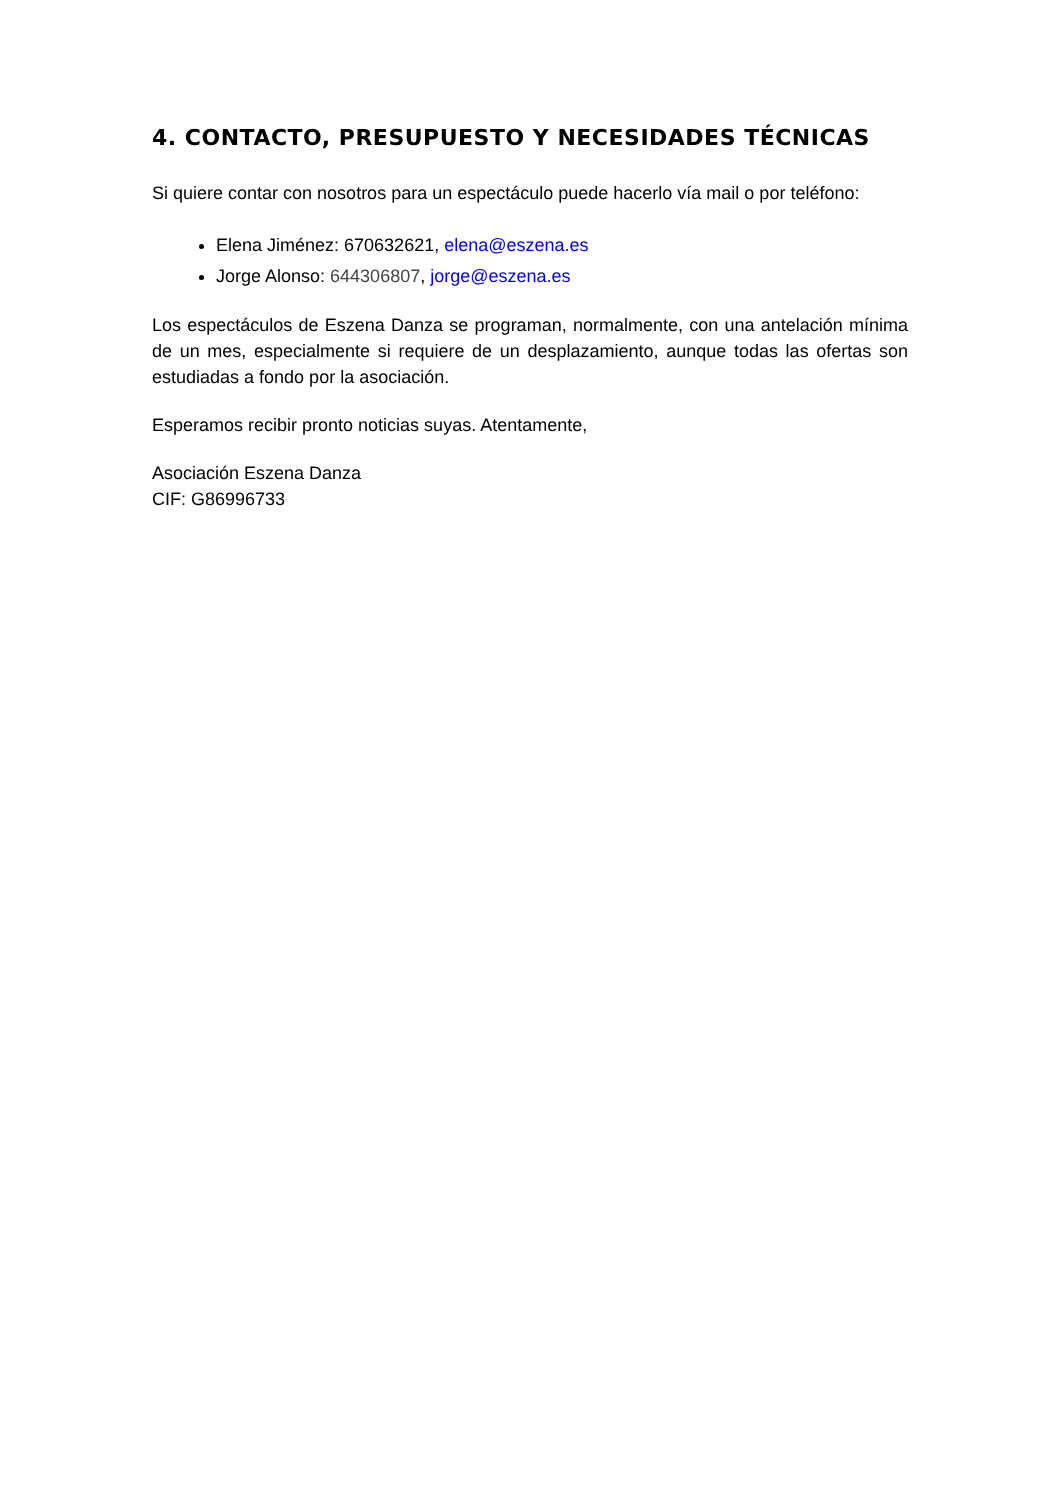4. CONTACTO, PRESUPUESTO Y NECESIDADES TÉCNICAS
Si quiere contar con nosotros para un espectáculo puede hacerlo vía mail o por teléfono:
Elena Jiménez: 670632621, elena@eszena.es
Jorge Alonso: 644306807, jorge@eszena.es
Los espectáculos de Eszena Danza se programan, normalmente, con una antelación mínima de un mes, especialmente si requiere de un desplazamiento, aunque todas las ofertas son estudiadas a fondo por la asociación.
Esperamos recibir pronto noticias suyas. Atentamente,
Asociación Eszena Danza
CIF: G86996733